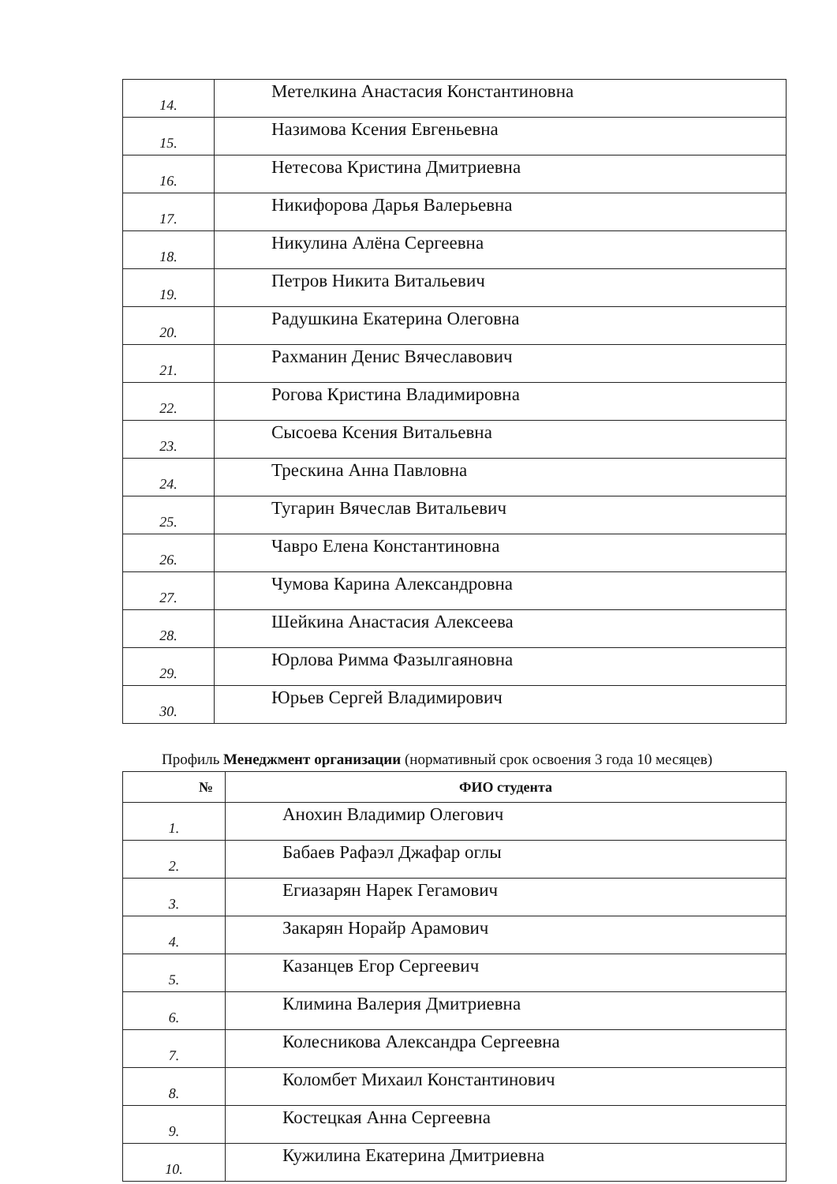| 14. | Метелкина Анастасия Константиновна |
| 15. | Назимова Ксения Евгеньевна |
| 16. | Нетесова Кристина Дмитриевна |
| 17. | Никифорова Дарья Валерьевна |
| 18. | Никулина Алёна Сергеевна |
| 19. | Петров Никита Витальевич |
| 20. | Радушкина Екатерина Олеговна |
| 21. | Рахманин Денис Вячеславович |
| 22. | Рогова Кристина Владимировна |
| 23. | Сысоева Ксения Витальевна |
| 24. | Трескина Анна Павловна |
| 25. | Тугарин Вячеслав Витальевич |
| 26. | Чавро Елена Константиновна |
| 27. | Чумова Карина Александровна |
| 28. | Шейкина Анастасия Алексеева |
| 29. | Юрлова Римма Фазылгаяновна |
| 30. | Юрьев Сергей Владимирович |
Профиль Менеджмент организации (нормативный срок освоения 3 года 10 месяцев)
| № | ФИО студента |
| --- | --- |
| 1. | Анохин Владимир Олегович |
| 2. | Бабаев Рафаэл Джафар оглы |
| 3. | Егиазарян Нарек Гегамович |
| 4. | Закарян Норайр Арамович |
| 5. | Казанцев Егор Сергеевич |
| 6. | Климина Валерия Дмитриевна |
| 7. | Колесникова Александра Сергеевна |
| 8. | Коломбет Михаил Константинович |
| 9. | Костецкая Анна Сергеевна |
| 10. | Кужилина Екатерина Дмитриевна |